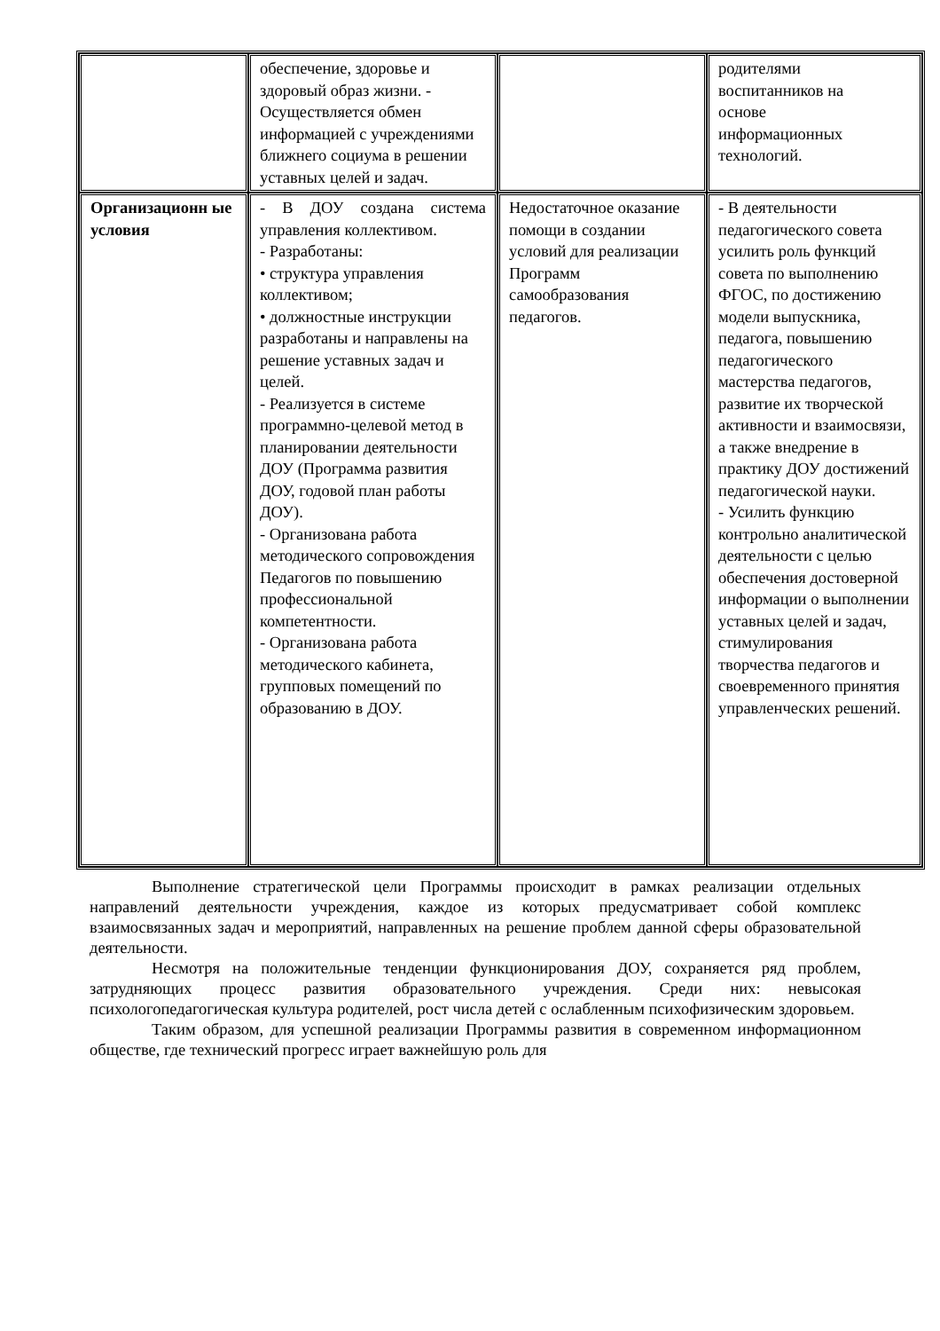| | обеспечение, здоровье и здоровый образ жизни. - Осуществляется обмен информацией с учреждениями ближнего социума в решении уставных целей и задач. | | родителями воспитанников на основе информационных технологий. |
| Организационн ые условия | - В ДОУ создана система управления коллективом. - Разработаны: • структура управления коллективом; • должностные инструкции разработаны и направлены на решение уставных задач и целей. - Реализуется в системе программно-целевой метод в планировании деятельности ДОУ (Программа развития ДОУ, годовой план работы ДОУ). - Организована работа методического сопровождения Педагогов по повышению профессиональной компетентности. - Организована работа методического кабинета, групповых помещений по образованию в ДОУ. | Недостаточное оказание помощи в создании условий для реализации Программ самообразования педагогов. | - В деятельности педагогического совета усилить роль функций совета по выполнению ФГОС, по достижению модели выпускника, педагога, повышению педагогического мастерства педагогов, развитие их творческой активности и взаимосвязи, а также внедрение в практику ДОУ достижений педагогической науки. - Усилить функцию контрольно аналитической деятельности с целью обеспечения достоверной информации о выполнении уставных целей и задач, стимулирования творчества педагогов и своевременного принятия управленческих решений. |
Выполнение стратегической цели Программы происходит в рамках реализации отдельных направлений деятельности учреждения, каждое из которых предусматривает собой комплекс взаимосвязанных задач и мероприятий, направленных на решение проблем данной сферы образовательной деятельности.
Несмотря на положительные тенденции функционирования ДОУ, сохраняется ряд проблем, затрудняющих процесс развития образовательного учреждения. Среди них: невысокая психологопедагогическая культура родителей, рост числа детей с ослабленным психофизическим здоровьем.
Таким образом, для успешной реализации Программы развития в современном информационном обществе, где технический прогресс играет важнейшую роль для